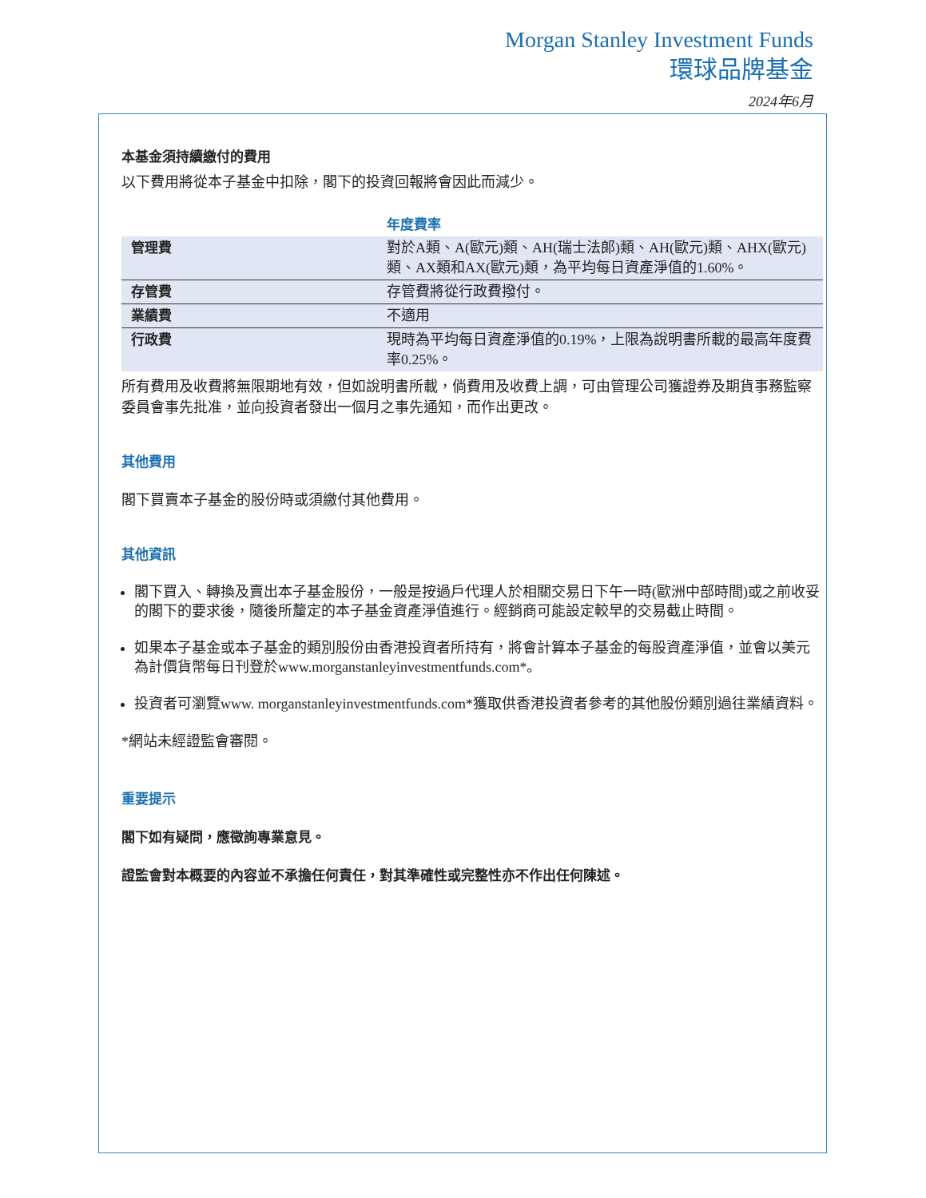Morgan Stanley Investment Funds
環球品牌基金
2024年6月
本基金須持續繳付的費用
以下費用將從本子基金中扣除，閣下的投資回報將會因此而減少。
| | 年度費率 |
| 管理費 | 對於A類、A(歐元)類、AH(瑞士法郎)類、AH(歐元)類、AHX(歐元)類、AX類和AX(歐元)類，為平均每日資產淨值的1.60%。 |
| 存管費 | 存管費將從行政費撥付。 |
| 業績費 | 不適用 |
| 行政費 | 現時為平均每日資產淨值的0.19%，上限為說明書所載的最高年度費率0.25%。 |
所有費用及收費將無限期地有效，但如說明書所載，倘費用及收費上調，可由管理公司獲證券及期貨事務監察委員會事先批准，並向投資者發出一個月之事先通知，而作出更改。
其他費用
閣下買賣本子基金的股份時或須繳付其他費用。
其他資訊
閣下買入、轉換及賣出本子基金股份，一般是按過戶代理人於相關交易日下午一時(歐洲中部時間)或之前收妥的閣下的要求後，隨後所釐定的本子基金資產淨值進行。經銷商可能設定較早的交易截止時間。
如果本子基金或本子基金的類別股份由香港投資者所持有，將會計算本子基金的每股資產淨值，並會以美元為計價貨幣每日刊登於www.morganstanleyinvestmentfunds.com*。
投資者可瀏覽www. morganstanleyinvestmentfunds.com*獲取供香港投資者參考的其他股份類別過往業績資料。
*網站未經證監會審閱。
重要提示
閣下如有疑問，應徵詢專業意見。
證監會對本概要的內容並不承擔任何責任，對其準確性或完整性亦不作出任何陳述。